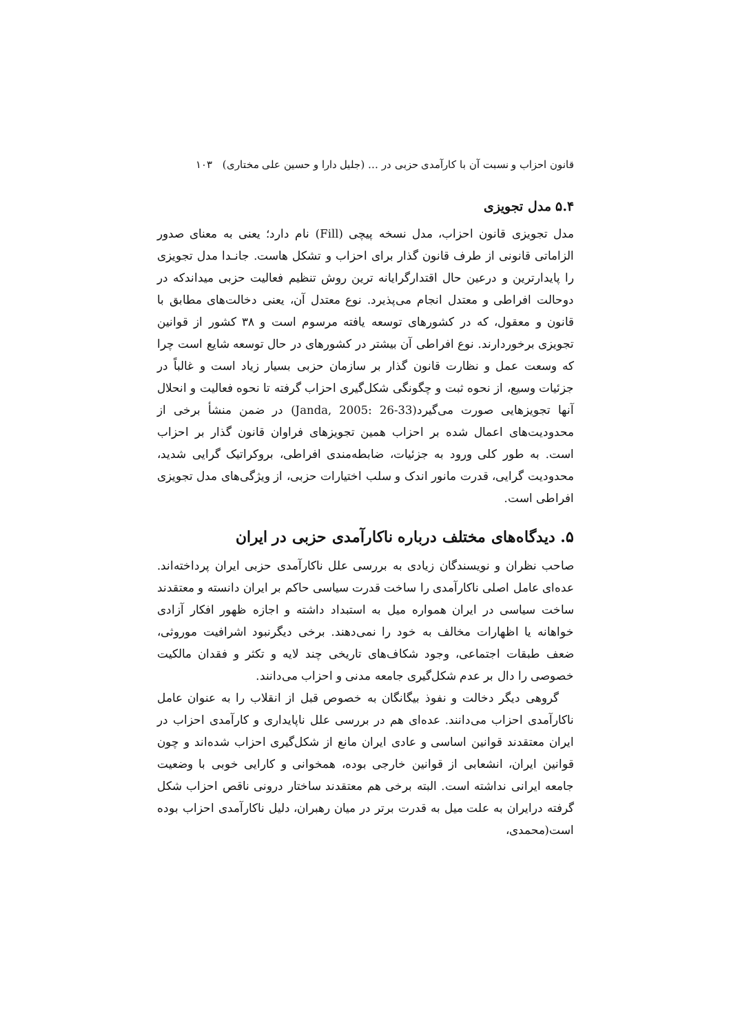قانون احزاب و نسبت آن با کارآمدی حزبی در … (جلیل دارا و حسین علی مختاری) ۱۰۳
۵.۴ مدل تجویزی
مدل تجویزی قانون احزاب، مدل نسخه پیچی (Fill) نام دارد؛ یعنی به معنای صدور الزاماتی قانونی از طرف قانون گذار برای احزاب و تشکل هاست. جانـدا مدل تجویزی را پایدارترین و درعین حال اقتدارگرایانه ترین روش تنظیم فعالیت حزبی میداندکه در دوحالت افراطی و معتدل انجام می‌پذیرد. نوع معتدل آن، یعنی دخالت‌های مطابق با قانون و معقول، که در کشورهای توسعه یافته مرسوم است و ۳۸ کشور از قوانین تجویزی برخوردارند. نوع افراطی آن بیشتر در کشورهای در حال توسعه شایع است چرا که وسعت عمل و نظارت قانون گذار بر سازمان حزبی بسیار زیاد است و غالباً در جزئیات وسیع، از نحوه ثبت و چگونگی شکل‌گیری احزاب گرفته تا نحوه فعالیت و انحلال آنها تجویزهایی صورت می‌گیرد(Janda, 2005: 26-33) در ضمن منشأ برخی از محدودیت‌های اعمال شده بر احزاب همین تجویزهای فراوان قانون گذار بر احزاب است. به طور کلی ورود به جزئیات، ضابطه‌مندی افراطی، بروکراتیک گرایی شدید، محدودیت گرایی، قدرت مانور اندک و سلب اختیارات حزبی، از ویژگی‌های مدل تجویزی افراطی است.
۵. دیدگاه‌های مختلف درباره ناکارآمدی حزبی در ایران
صاحب نظران و نویسندگان زیادی به بررسی علل ناکارآمدی حزبی ایران پرداخته‌اند. عده‌ای عامل اصلی ناکارآمدی را ساخت قدرت سیاسی حاکم بر ایران دانسته و معتقدند ساخت سیاسی در ایران همواره میل به استبداد داشته و اجازه ظهور افکار آزادی خواهانه یا اظهارات مخالف به خود را نمی‌دهند. برخی دیگرنبود اشرافیت موروثی، ضعف طبقات اجتماعی، وجود شکاف‌های تاریخی چند لایه و تکثر و فقدان مالکیت خصوصی را دال بر عدم شکل‌گیری جامعه مدنی و احزاب می‌دانند.
گروهی دیگر دخالت و نفوذ بیگانگان به خصوص قبل از انقلاب را به عنوان عامل ناکارآمدی احزاب می‌دانند. عده‌ای هم در بررسی علل ناپایداری و کارآمدی احزاب در ایران معتقدند قوانین اساسی و عادی ایران مانع از شکل‌گیری احزاب شده‌اند و چون قوانین ایران، انشعابی از قوانین خارجی بوده، همخوانی و کارایی خوبی با وضعیت جامعه ایرانی نداشته است. البته برخی هم معتقدند ساختار درونی ناقص احزاب شکل گرفته درایران به علت میل به قدرت برتر در میان رهبران، دلیل ناکارآمدی احزاب بوده است(محمدی،